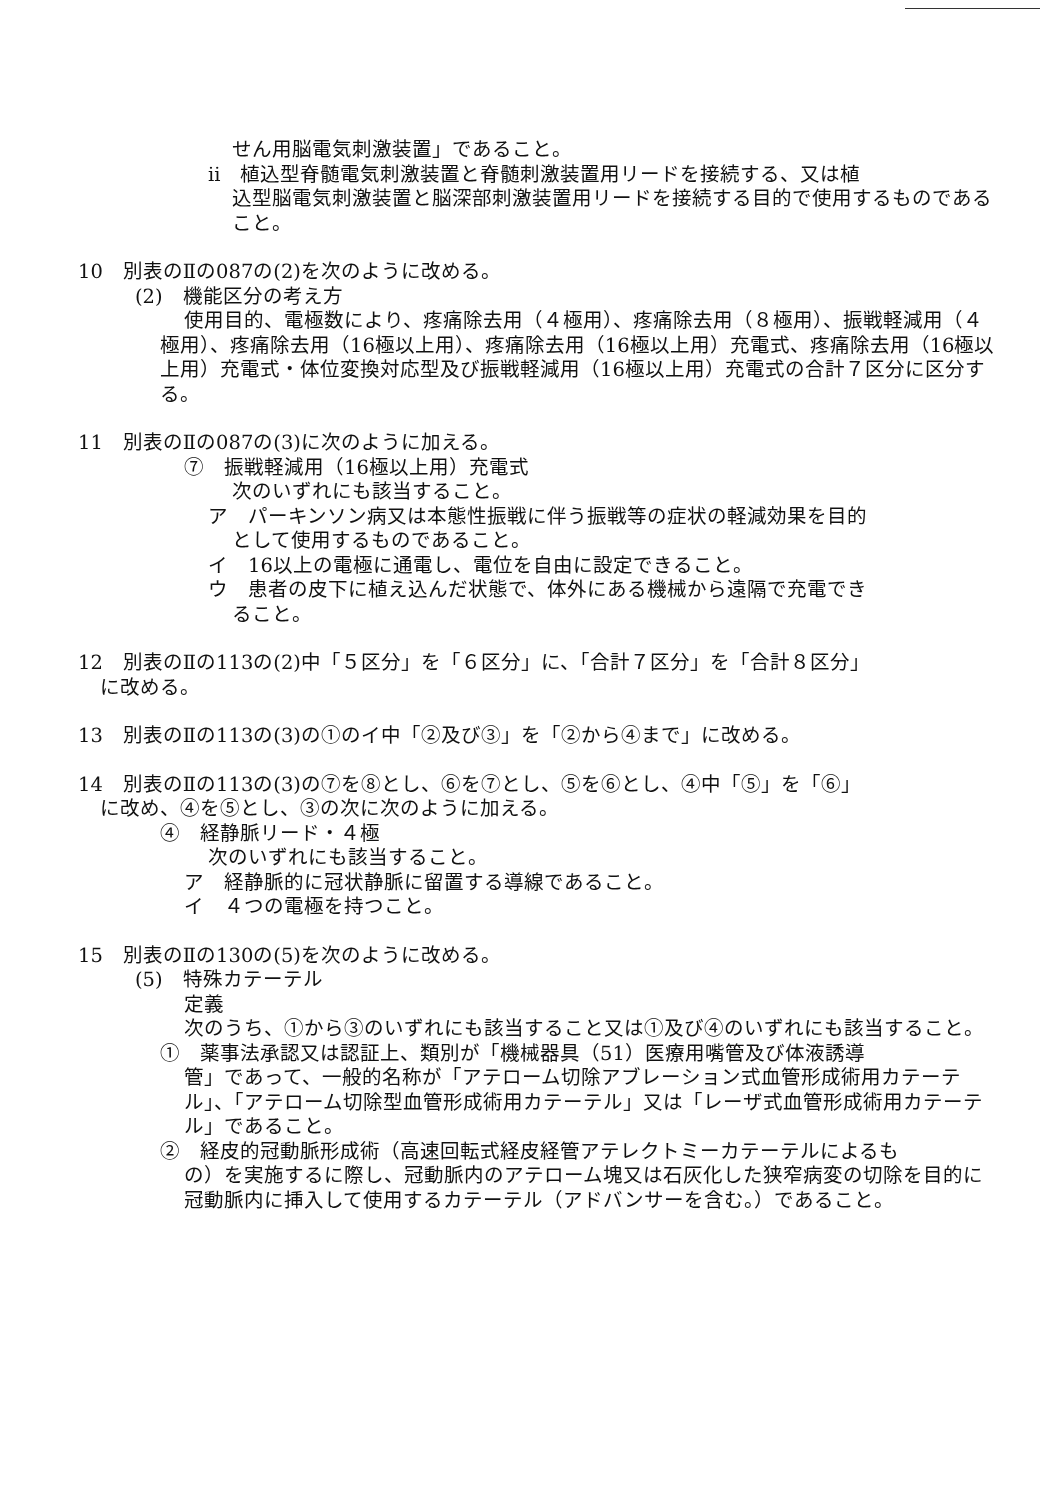せん用脳電気刺激装置」であること。
ⅱ　植込型脊髄電気刺激装置と脊髄刺激装置用リードを接続する、又は植
込型脳電気刺激装置と脳深部刺激装置用リードを接続する目的で使用するものであること。
10　別表のⅡの087の(2)を次のように改める。
(2)　機能区分の考え方
使用目的、電極数により、疼痛除去用（４極用）、疼痛除去用（８極用）、振戦軽減用（４極用）、疼痛除去用（16極以上用）、疼痛除去用（16極以上用）充電式、疼痛除去用（16極以上用）充電式・体位変換対応型及び振戦軽減用（16極以上用）充電式の合計７区分に区分する。
11　別表のⅡの087の(3)に次のように加える。
⑦　振戦軽減用（16極以上用）充電式
次のいずれにも該当すること。
ア　パーキンソン病又は本態性振戦に伴う振戦等の症状の軽減効果を目的
として使用するものであること。
イ　16以上の電極に通電し、電位を自由に設定できること。
ウ　患者の皮下に植え込んだ状態で、体外にある機械から遠隔で充電でき
ること。
12　別表のⅡの113の(2)中「５区分」を「６区分」に、「合計７区分」を「合計８区分」
に改める。
13　別表のⅡの113の(3)の①のイ中「②及び③」を「②から④まで」に改める。
14　別表のⅡの113の(3)の⑦を⑧とし、⑥を⑦とし、⑤を⑥とし、④中「⑤」を「⑥」
に改め、④を⑤とし、③の次に次のように加える。
④　経静脈リード・４極
次のいずれにも該当すること。
ア　経静脈的に冠状静脈に留置する導線であること。
イ　４つの電極を持つこと。
15　別表のⅡの130の(5)を次のように改める。
(5)　特殊カテーテル
定義
次のうち、①から③のいずれにも該当すること又は①及び④のいずれにも該当すること。
①　薬事法承認又は認証上、類別が「機械器具（51）医療用嘴管及び体液誘導
管」であって、一般的名称が「アテローム切除アブレーション式血管形成術用カテーテル」、「アテローム切除型血管形成術用カテーテル」又は「レーザ式血管形成術用カテーテル」であること。
②　経皮的冠動脈形成術（高速回転式経皮経管アテレクトミーカテーテルによるも
の）を実施するに際し、冠動脈内のアテローム塊又は石灰化した狭窄病変の切除を目的に冠動脈内に挿入して使用するカテーテル（アドバンサーを含む。）であること。